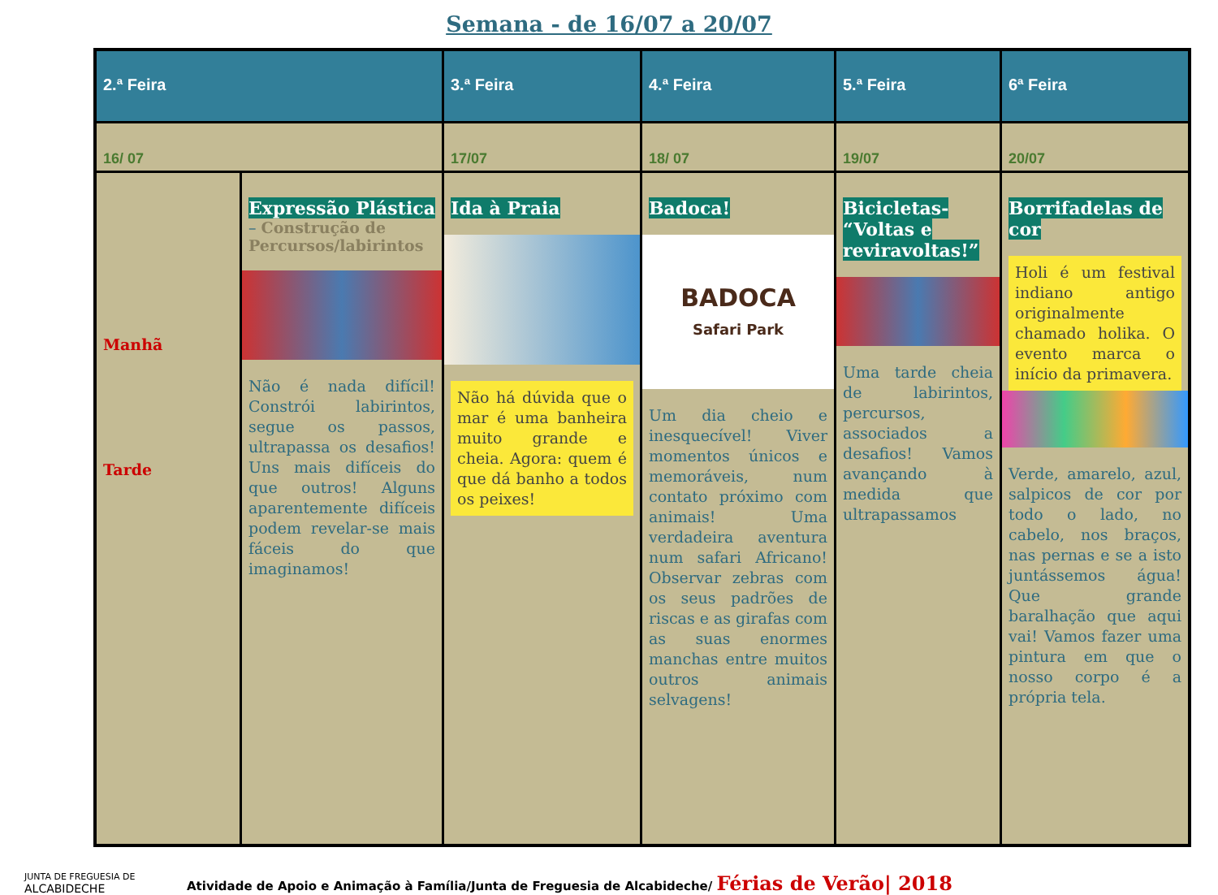Semana - de 16/07 a 20/07
| 2.ª Feira | | 3.ª Feira | 4.ª Feira | 5.ª Feira | 6ª Feira |
| --- | --- | --- | --- | --- | --- |
| 16/ 07 | | 17/07 | 18/ 07 | 19/07 | 20/07 |
| Manhã Tarde | Expressão Plástica – Construção de Percursos/labirintos Não é nada difícil! Constrói labirintos, segue os passos, ultrapassa os desafios! Uns mais difíceis do que outros! Alguns aparentemente difíceis podem revelar-se mais fáceis do que imaginamos! | Ida à Praia Não há dúvida que o mar é uma banheira muito grande e cheia. Agora: quem é que dá banho a todos os peixes! | Badoca! BADOCA Safari Park Um dia cheio e inesquecível! Viver momentos únicos e memoráveis, num contato próximo com animais! Uma verdadeira aventura num safari Africano! Observar zebras com os seus padrões de riscas e as girafas com as suas enormes manchas entre muitos outros animais selvagens! | Bicicletas- “Voltas e reviravoltas!” Uma tarde cheia de labirintos, percursos, associados a desafios! Vamos avançando à medida que ultrapassamos | Borrifadelas de cor Holi é um festival indiano antigo originalmente chamado holika. O evento marca o início da primavera. Verde, amarelo, azul, salpicos de cor por todo o lado, no cabelo, nos braços, nas pernas e se a isto juntássemos água! Que grande baralhação que aqui vai! Vamos fazer uma pintura em que o nosso corpo é a própria tela. |
JUNTA DE FREGUESIA DE
ALCABIDECHE
Atividade de Apoio e Animação à Família/Junta de Freguesia de Alcabideche/ Férias de Verão| 2018